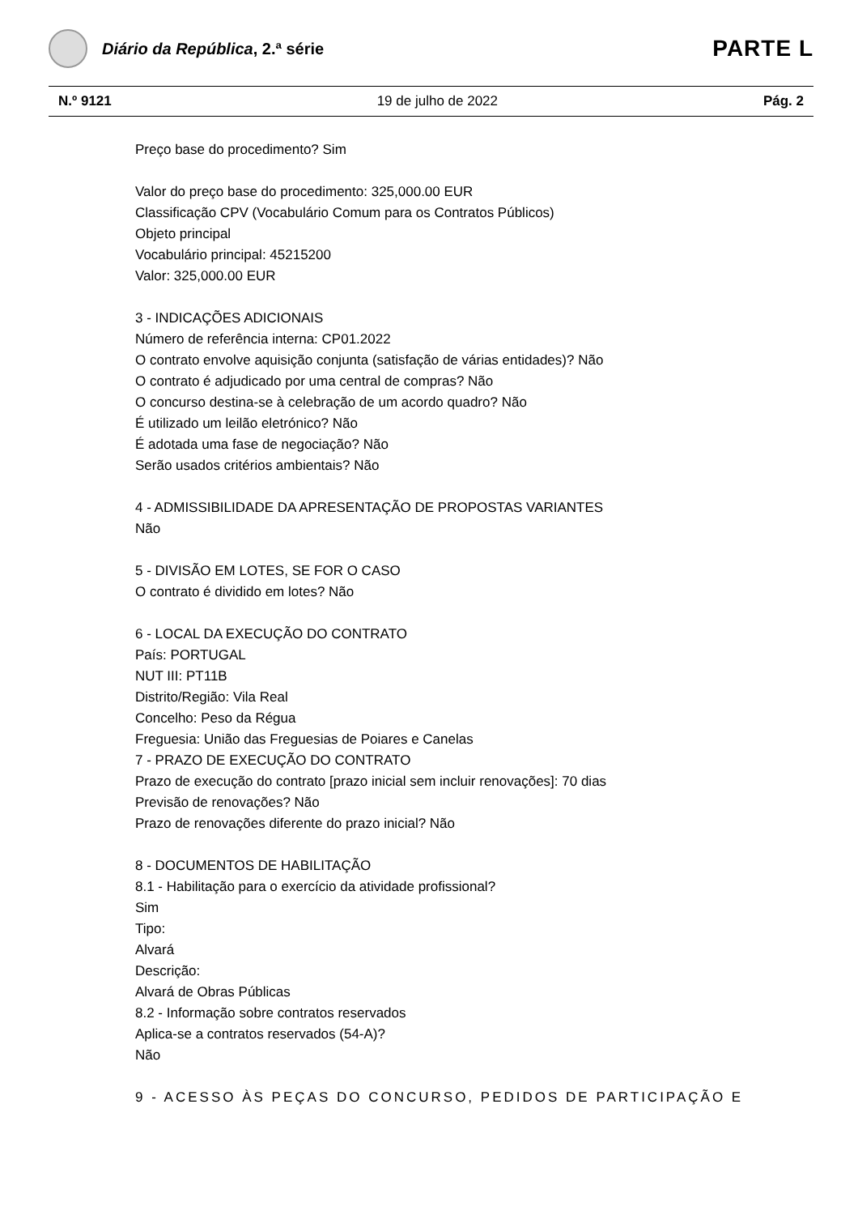Diário da República, 2.ª série
PARTE L
N.º 9121 19 de julho de 2022 Pág. 2
Preço base do procedimento? Sim
Valor do preço base do procedimento: 325,000.00 EUR
Classificação CPV (Vocabulário Comum para os Contratos Públicos)
Objeto principal
Vocabulário principal: 45215200
Valor: 325,000.00 EUR
3 - INDICAÇÕES ADICIONAIS
Número de referência interna: CP01.2022
O contrato envolve aquisição conjunta (satisfação de várias entidades)? Não
O contrato é adjudicado por uma central de compras? Não
O concurso destina-se à celebração de um acordo quadro? Não
É utilizado um leilão eletrónico? Não
É adotada uma fase de negociação? Não
Serão usados critérios ambientais? Não
4 - ADMISSIBILIDADE DA APRESENTAÇÃO DE PROPOSTAS VARIANTES
Não
5 - DIVISÃO EM LOTES, SE FOR O CASO
O contrato é dividido em lotes? Não
6 - LOCAL DA EXECUÇÃO DO CONTRATO
País: PORTUGAL
NUT III: PT11B
Distrito/Região: Vila Real
Concelho: Peso da Régua
Freguesia: União das Freguesias de Poiares e Canelas
7 - PRAZO DE EXECUÇÃO DO CONTRATO
Prazo de execução do contrato [prazo inicial sem incluir renovações]: 70 dias
Previsão de renovações? Não
Prazo de renovações diferente do prazo inicial? Não
8 - DOCUMENTOS DE HABILITAÇÃO
8.1 - Habilitação para o exercício da atividade profissional?
Sim
Tipo:
Alvará
Descrição:
Alvará de Obras Públicas
8.2 - Informação sobre contratos reservados
Aplica-se a contratos reservados (54-A)?
Não
9 - ACESSO ÀS PEÇAS DO CONCURSO, PEDIDOS DE PARTICIPAÇÃO E